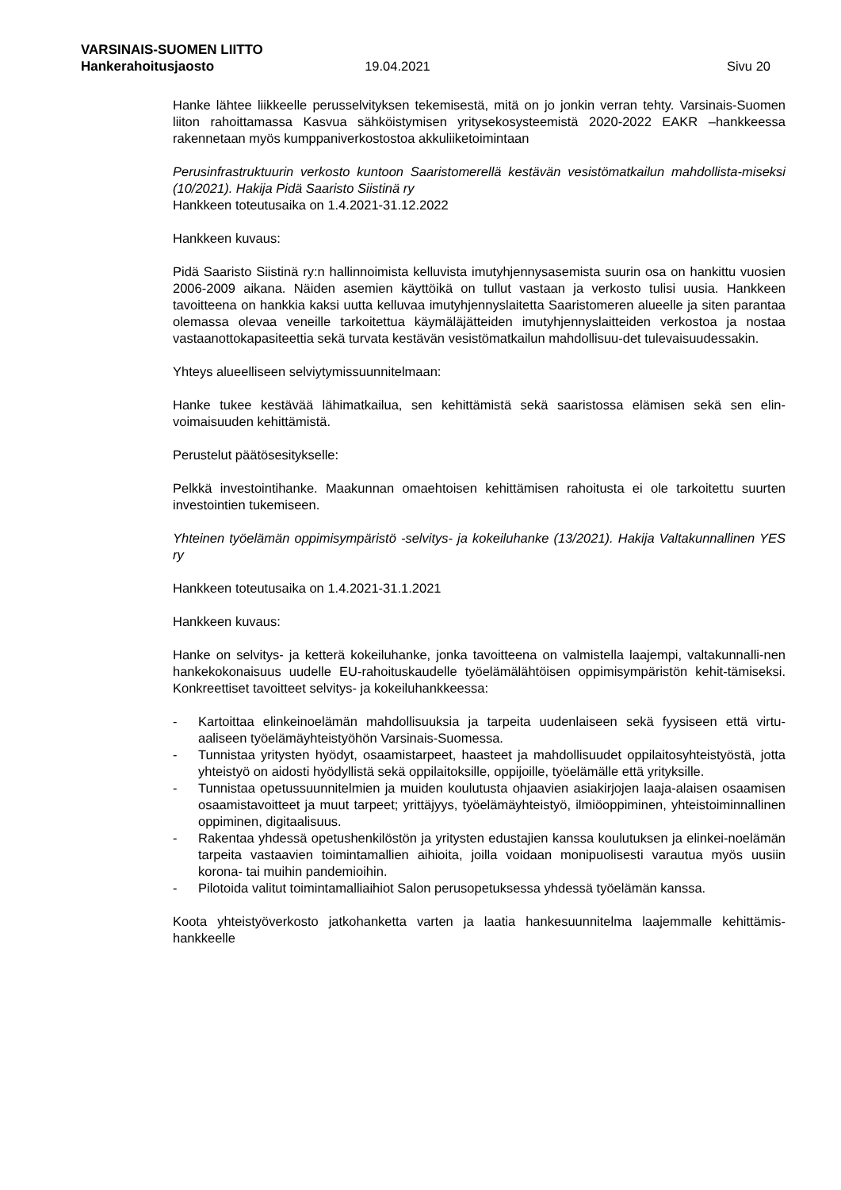VARSINAIS-SUOMEN LIITTO
Hankerahoitusjaosto 19.04.2021 Sivu 20
Hanke lähtee liikkeelle perusselvityksen tekemisestä, mitä on jo jonkin verran tehty. Varsinais-Suomen liiton rahoittamassa Kasvua sähköistymisen yritysekosysteemistä 2020-2022 EAKR –hankkeessa rakennetaan myös kumppaniverkostostoa akkuliiketoimintaan
Perusinfrastruktuurin verkosto kuntoon Saaristomerellä kestävän vesistömatkailun mahdollista-miseksi (10/2021). Hakija Pidä Saaristo Siistinä ry
Hankkeen toteutusaika on 1.4.2021-31.12.2022
Hankkeen kuvaus:
Pidä Saaristo Siistinä ry:n hallinnoimista kelluvista imutyhjennysasemista suurin osa on hankittu vuosien 2006-2009 aikana. Näiden asemien käyttöikä on tullut vastaan ja verkosto tulisi uusia. Hankkeen tavoitteena on hankkia kaksi uutta kelluvaa imutyhjennyslaitetta Saaristomeren alueelle ja siten parantaa olemassa olevaa veneille tarkoitettua käymäläjätteiden imutyhjennyslaitteiden verkostoa ja nostaa vastaanottokapasiteettia sekä turvata kestävän vesistömatkailun mahdollisuu-det tulevaisuudessakin.
Yhteys alueelliseen selviytymissuunnitelmaan:
Hanke tukee kestävää lähimatkailua, sen kehittämistä sekä saaristossa elämisen sekä sen elin-voimaisuuden kehittämistä.
Perustelut päätösesitykselle:
Pelkkä investointihanke. Maakunnan omaehtoisen kehittämisen rahoitusta ei ole tarkoitettu suurten investointien tukemiseen.
Yhteinen työelämän oppimisympäristö -selvitys- ja kokeiluhanke (13/2021). Hakija Valtakunnallinen YES ry
Hankkeen toteutusaika on 1.4.2021-31.1.2021
Hankkeen kuvaus:
Hanke on selvitys- ja ketterä kokeiluhanke, jonka tavoitteena on valmistella laajempi, valtakunnalli-nen hankekokonaisuus uudelle EU-rahoituskaudelle työelämälähtöisen oppimisympäristön kehit-tämiseksi. Konkreettiset tavoitteet selvitys- ja kokeiluhankkeessa:
- Kartoittaa elinkeinoelämän mahdollisuuksia ja tarpeita uudenlaiseen sekä fyysiseen että virtu-aaliseen työelämäyhteistyöhön Varsinais-Suomessa.
- Tunnistaa yritysten hyödyt, osaamistarpeet, haasteet ja mahdollisuudet oppilaitosyhteistyöstä, jotta yhteistyö on aidosti hyödyllistä sekä oppilaitoksille, oppijoille, työelämälle että yrityksille.
- Tunnistaa opetussuunnitelmien ja muiden koulutusta ohjaavien asiakirjojen laaja-alaisen osaamisen osaamistavoitteet ja muut tarpeet; yrittäjyys, työelämäyhteistyö, ilmiöoppiminen, yhteistoiminnallinen oppiminen, digitaalisuus.
- Rakentaa yhdessä opetushenkilöstön ja yritysten edustajien kanssa koulutuksen ja elinkei-noelämän tarpeita vastaavien toimintamallien aihioita, joilla voidaan monipuolisesti varautua myös uusiin korona- tai muihin pandemioihin.
- Pilotoida valitut toimintamalliaihiot Salon perusopetuksessa yhdessä työelämän kanssa.
Koota yhteistyöverkosto jatkohanketta varten ja laatia hankesuunnitelma laajemmalle kehittämis-hankkeelle